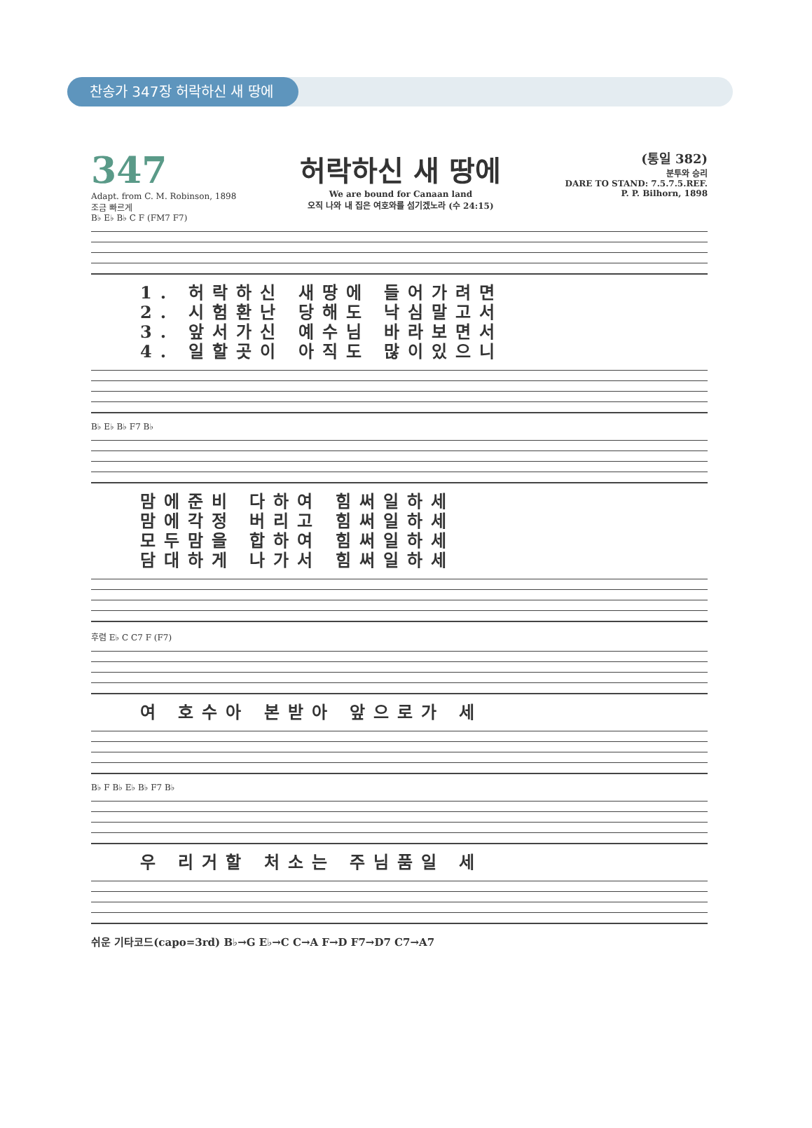찬송가 347장 허락하신 새 땅에
347
Adapt. from C. M. Robinson, 1898
조금 빠르게
허락하신 새 땅에
We are bound for Canaan land
오직 나와 내 집은 여호와를 섬기겠노라 (수 24:15)
(통일 382)
분투와 승리
DARE TO STAND: 7.5.7.5.REF.
P. P. Bilhorn, 1898
B♭ E♭ B♭ C F (FM7 F7)
1. 허락하신 새땅에 들어가려면
2. 시험환난 당해도 낙심말고서
3. 앞서가신 예수님 바라보면서
4. 일할곳이 아직도 많이있으니
B♭ E♭ B♭ F7 B♭
맘에준비 다하여 힘써일하세
맘에각정 버리고 힘써일하세
모두맘을 합하여 힘써일하세
담대하게 나가서 힘써일하세
후렴 E♭ C C7 F (F7)
여 호수아 본받아 앞으로가 세
B♭ F B♭ E♭ B♭ F7 B♭
우 리거할 처소는 주님품일 세
쉬운 기타코드(capo=3rd) B♭→G E♭→C C→A F→D F7→D7 C7→A7